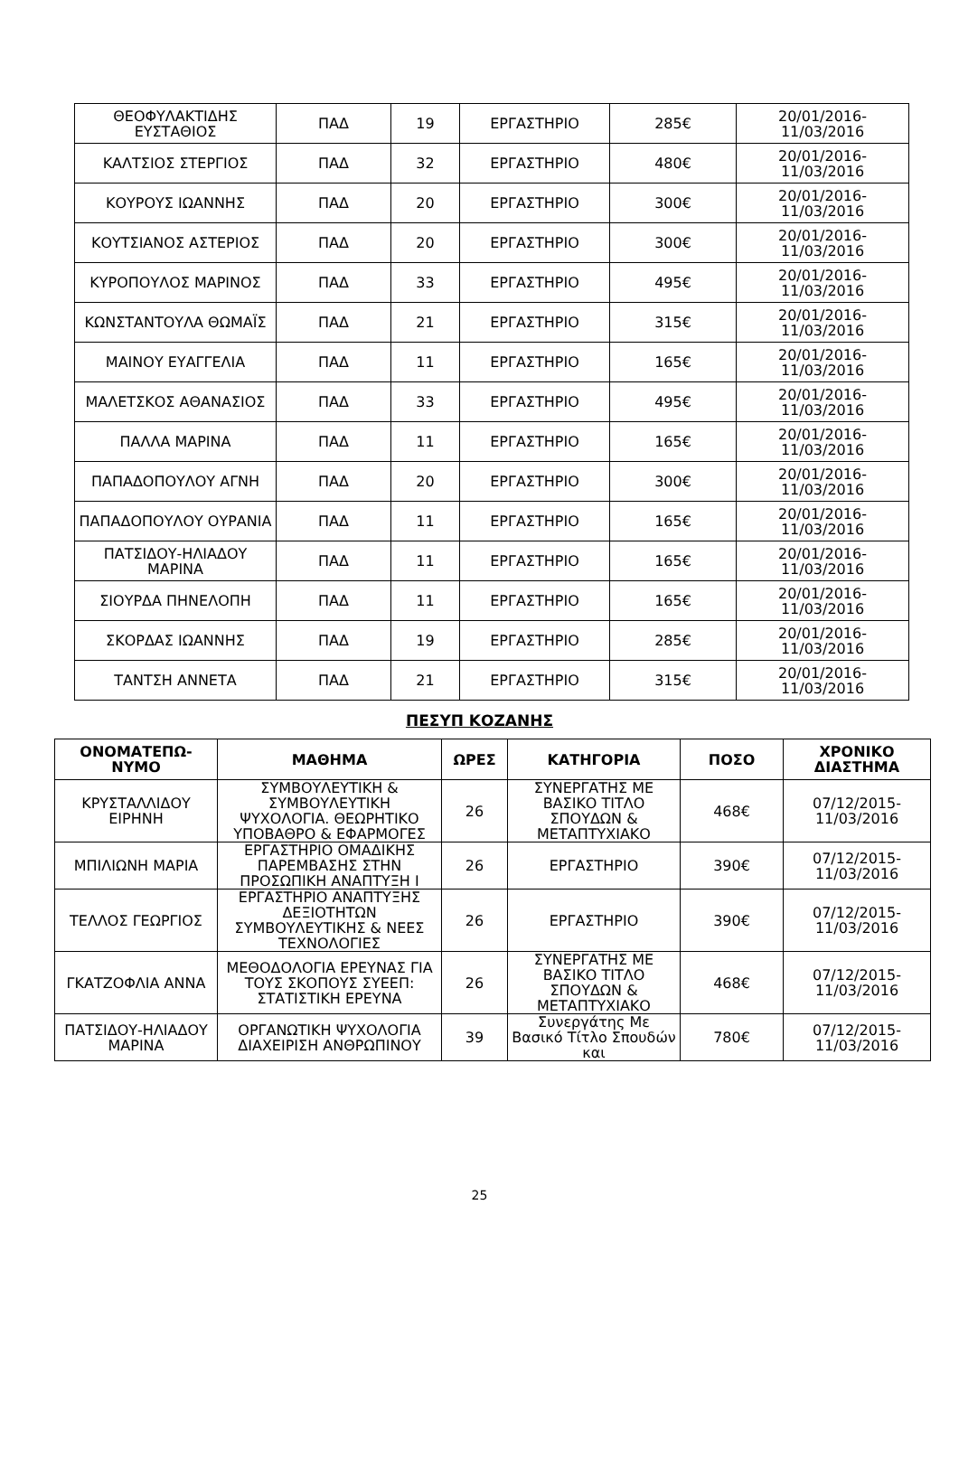| ΘΕΟΦΥΛΑΚΤΙΔΗΣ ΕΥΣΤΑΘΙΟΣ | ΠΑΔ | 19 | ΕΡΓΑΣΤΗΡΙΟ | 285€ | 20/01/2016-11/03/2016 |
| ΚΑΛΤΣΙΟΣ ΣΤΕΡΓΙΟΣ | ΠΑΔ | 32 | ΕΡΓΑΣΤΗΡΙΟ | 480€ | 20/01/2016-11/03/2016 |
| ΚΟΥΡΟΥΣ ΙΩΑΝΝΗΣ | ΠΑΔ | 20 | ΕΡΓΑΣΤΗΡΙΟ | 300€ | 20/01/2016-11/03/2016 |
| ΚΟΥΤΣΙΑΝΟΣ ΑΣΤΕΡΙΟΣ | ΠΑΔ | 20 | ΕΡΓΑΣΤΗΡΙΟ | 300€ | 20/01/2016-11/03/2016 |
| ΚΥΡΟΠΟΥΛΟΣ ΜΑΡΙΝΟΣ | ΠΑΔ | 33 | ΕΡΓΑΣΤΗΡΙΟ | 495€ | 20/01/2016-11/03/2016 |
| ΚΩΝΣΤΑΝΤΟΥΛΑ ΘΩΜΑΪΣ | ΠΑΔ | 21 | ΕΡΓΑΣΤΗΡΙΟ | 315€ | 20/01/2016-11/03/2016 |
| ΜΑΙΝΟΥ ΕΥΑΓΓΕΛΙΑ | ΠΑΔ | 11 | ΕΡΓΑΣΤΗΡΙΟ | 165€ | 20/01/2016-11/03/2016 |
| ΜΑΛΕΤΣΚΟΣ ΑΘΑΝΑΣΙΟΣ | ΠΑΔ | 33 | ΕΡΓΑΣΤΗΡΙΟ | 495€ | 20/01/2016-11/03/2016 |
| ΠΑΛΛΑ ΜΑΡΙΝΑ | ΠΑΔ | 11 | ΕΡΓΑΣΤΗΡΙΟ | 165€ | 20/01/2016-11/03/2016 |
| ΠΑΠΑΔΟΠΟΥΛΟΥ ΑΓΝΗ | ΠΑΔ | 20 | ΕΡΓΑΣΤΗΡΙΟ | 300€ | 20/01/2016-11/03/2016 |
| ΠΑΠΑΔΟΠΟΥΛΟΥ ΟΥΡΑΝΙΑ | ΠΑΔ | 11 | ΕΡΓΑΣΤΗΡΙΟ | 165€ | 20/01/2016-11/03/2016 |
| ΠΑΤΣΙΔΟΥ-ΗΛΙΑΔΟΥ ΜΑΡΙΝΑ | ΠΑΔ | 11 | ΕΡΓΑΣΤΗΡΙΟ | 165€ | 20/01/2016-11/03/2016 |
| ΣΙΟΥΡΔΑ ΠΗΝΕΛΟΠΗ | ΠΑΔ | 11 | ΕΡΓΑΣΤΗΡΙΟ | 165€ | 20/01/2016-11/03/2016 |
| ΣΚΟΡΔΑΣ ΙΩΑΝΝΗΣ | ΠΑΔ | 19 | ΕΡΓΑΣΤΗΡΙΟ | 285€ | 20/01/2016-11/03/2016 |
| ΤΑΝΤΣΗ ΑΝΝΕΤΑ | ΠΑΔ | 21 | ΕΡΓΑΣΤΗΡΙΟ | 315€ | 20/01/2016-11/03/2016 |
ΠΕΣΥΠ ΚΟΖΑΝΗΣ
| ΟΝΟΜΑΤΕΠΩ-ΝΥΜΟ | ΜΑΘΗΜΑ | ΩΡΕΣ | ΚΑΤΗΓΟΡΙΑ | ΠΟΣΟ | ΧΡΟΝΙΚΟ ΔΙΑΣΤΗΜΑ |
| --- | --- | --- | --- | --- | --- |
| ΚΡΥΣΤΑΛΛΙΔΟΥ ΕΙΡΗΝΗ | ΣΥΜΒΟΥΛΕΥΤΙΚΗ & ΣΥΜΒΟΥΛΕΥΤΙΚΗ ΨΥΧΟΛΟΓΙΑ. ΘΕΩΡΗΤΙΚΟ ΥΠΟΒΑΘΡΟ & ΕΦΑΡΜΟΓΕΣ | 26 | ΣΥΝΕΡΓΑΤΗΣ ΜΕ ΒΑΣΙΚΟ ΤΙΤΛΟ ΣΠΟΥΔΩΝ & ΜΕΤΑΠΤΥΧΙΑΚΟ | 468€ | 07/12/2015-11/03/2016 |
| ΜΠΙΛΙΩΝΗ ΜΑΡΙΑ | ΕΡΓΑΣΤΗΡΙΟ ΟΜΑΔΙΚΗΣ ΠΑΡΕΜΒΑΣΗΣ ΣΤΗΝ ΠΡΟΣΩΠΙΚΗ ΑΝΑΠΤΥΞΗ Ι | 26 | ΕΡΓΑΣΤΗΡΙΟ | 390€ | 07/12/2015-11/03/2016 |
| ΤΕΛΛΟΣ ΓΕΩΡΓΙΟΣ | ΕΡΓΑΣΤΗΡΙΟ ΑΝΑΠΤΥΞΗΣ ΔΕΞΙΟΤΗΤΩΝ ΣΥΜΒΟΥΛΕΥΤΙΚΗΣ & ΝΕΕΣ ΤΕΧΝΟΛΟΓΙΕΣ | 26 | ΕΡΓΑΣΤΗΡΙΟ | 390€ | 07/12/2015-11/03/2016 |
| ΓΚΑΤΖΟΦΛΙΑ ΑΝΝΑ | ΜΕΘΟΔΟΛΟΓΙΑ ΕΡΕΥΝΑΣ ΓΙΑ ΤΟΥΣ ΣΚΟΠΟΥΣ ΣΥΕΕΠ: ΣΤΑΤΙΣΤΙΚΗ ΕΡΕΥΝΑ | 26 | ΣΥΝΕΡΓΑΤΗΣ ΜΕ ΒΑΣΙΚΟ ΤΙΤΛΟ ΣΠΟΥΔΩΝ & ΜΕΤΑΠΤΥΧΙΑΚΟ | 468€ | 07/12/2015-11/03/2016 |
| ΠΑΤΣΙΔΟΥ-ΗΛΙΑΔΟΥ ΜΑΡΙΝΑ | ΟΡΓΑΝΩΤΙΚΗ ΨΥΧΟΛΟΓΙΑ ΔΙΑΧΕΙΡΙΣΗ ΑΝΘΡΩΠΙΝΟΥ | 39 | Συνεργάτης Με Βασικό Τίτλο Σπουδών και | 780€ | 07/12/2015-11/03/2016 |
25